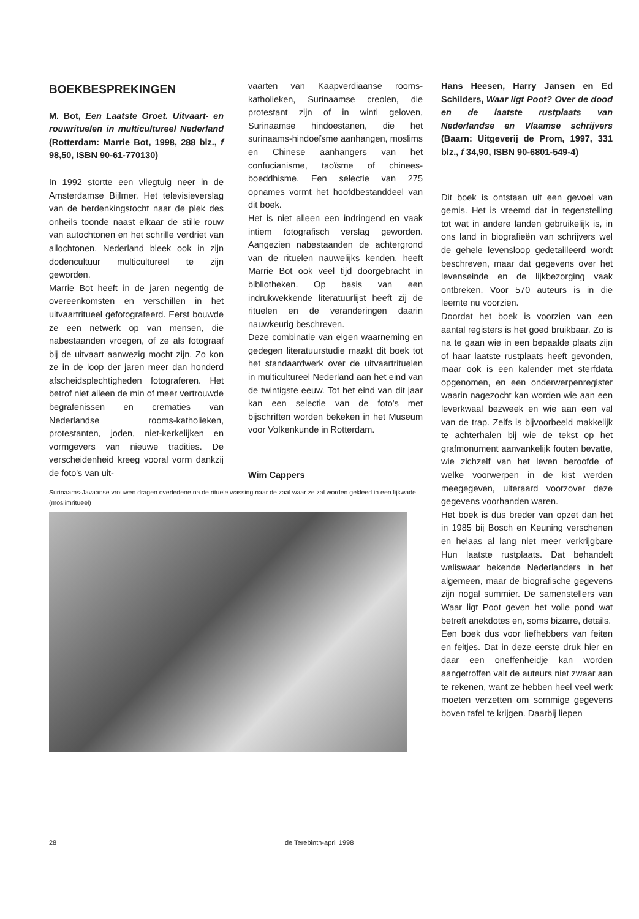BOEKBESPREKINGEN
M. Bot, Een Laatste Groet. Uitvaart- en rouwrituelen in multicultureel Nederland (Rotterdam: Marrie Bot, 1998, 288 blz., f 98,50, ISBN 90-61-770130)
In 1992 stortte een vliegtuig neer in de Amsterdamse Bijlmer. Het televisieverslag van de herdenkingstocht naar de plek des onheils toonde naast elkaar de stille rouw van autochtonen en het schrille verdriet van allochtonen. Nederland bleek ook in zijn dodencultuur multicultureel te zijn geworden.
Marrie Bot heeft in de jaren negentig de overeenkomsten en verschillen in het uitvaartritueel gefotografeerd. Eerst bouwde ze een netwerk op van mensen, die nabestaanden vroegen, of ze als fotograaf bij de uitvaart aanwezig mocht zijn. Zo kon ze in de loop der jaren meer dan honderd afscheidsplechtigheden fotograferen. Het betrof niet alleen de min of meer vertrouwde begrafenissen en crematies van Nederlandse rooms-katholieken, protestanten, joden, niet-kerkelijken en vormgevers van nieuwe tradities. De verscheidenheid kreeg vooral vorm dankzij de foto's van uit-
vaarten van Kaapverdiaanse rooms-katholieken, Surinaamse creolen, die protestant zijn of in winti geloven, Surinaamse hindoestanen, die het surinaams-hindoeïsme aanhangen, moslims en Chinese aanhangers van het confucianisme, taoïsme of chinees-boeddhisme. Een selectie van 275 opnames vormt het hoofdbestanddeel van dit boek.
Het is niet alleen een indringend en vaak intiem fotografisch verslag geworden. Aangezien nabestaanden de achtergrond van de rituelen nauwelijks kenden, heeft Marrie Bot ook veel tijd doorgebracht in bibliotheken. Op basis van een indrukwekkende literatuurlijst heeft zij de rituelen en de veranderingen daarin nauwkeurig beschreven.
Deze combinatie van eigen waarneming en gedegen literatuurstudie maakt dit boek tot het standaardwerk over de uitvaartrituelen in multicultureel Nederland aan het eind van de twintigste eeuw. Tot het eind van dit jaar kan een selectie van de foto's met bijschriften worden bekeken in het Museum voor Volkenkunde in Rotterdam.
Wim Cappers
Surinaams-Javaanse vrouwen dragen overledene na de rituele wassing naar de zaal waar ze zal worden gekleed in een lijkwade (moslimritueel)
Hans Heesen, Harry Jansen en Ed Schilders, Waar ligt Poot? Over de dood en de laatste rustplaats van Nederlandse en Vlaamse schrijvers (Baarn: Uitgeverij de Prom, 1997, 331 blz., f 34,90, ISBN 90-6801-549-4)
Dit boek is ontstaan uit een gevoel van gemis. Het is vreemd dat in tegenstelling tot wat in andere landen gebruikelijk is, in ons land in biografieën van schrijvers wel de gehele levensloop gedetailleerd wordt beschreven, maar dat gegevens over het levenseinde en de lijkbezorging vaak ontbreken. Voor 570 auteurs is in die leemte nu voorzien.
Doordat het boek is voorzien van een aantal registers is het goed bruikbaar. Zo is na te gaan wie in een bepaalde plaats zijn of haar laatste rustplaats heeft gevonden, maar ook is een kalender met sterfdata opgenomen, en een onderwerpenregister waarin nagezocht kan worden wie aan een leverkwaal bezweek en wie aan een val van de trap. Zelfs is bijvoorbeeld makkelijk te achterhalen bij wie de tekst op het grafmonument aanvankelijk fouten bevatte, wie zichzelf van het leven beroofde of welke voorwerpen in de kist werden meegegeven, uiteraard voorzover deze gegevens voorhanden waren.
Het boek is dus breder van opzet dan het in 1985 bij Bosch en Keuning verschenen en helaas al lang niet meer verkrijgbare Hun laatste rustplaats. Dat behandelt weliswaar bekende Nederlanders in het algemeen, maar de biografische gegevens zijn nogal summier. De samenstellers van Waar ligt Poot geven het volle pond wat betreft anekdotes en, soms bizarre, details.
Een boek dus voor liefhebbers van feiten en feitjes. Dat in deze eerste druk hier en daar een oneffenheidje kan worden aangetroffen valt de auteurs niet zwaar aan te rekenen, want ze hebben heel veel werk moeten verzetten om sommige gegevens boven tafel te krijgen. Daarbij liepen
28 de Terebinth-april 1998